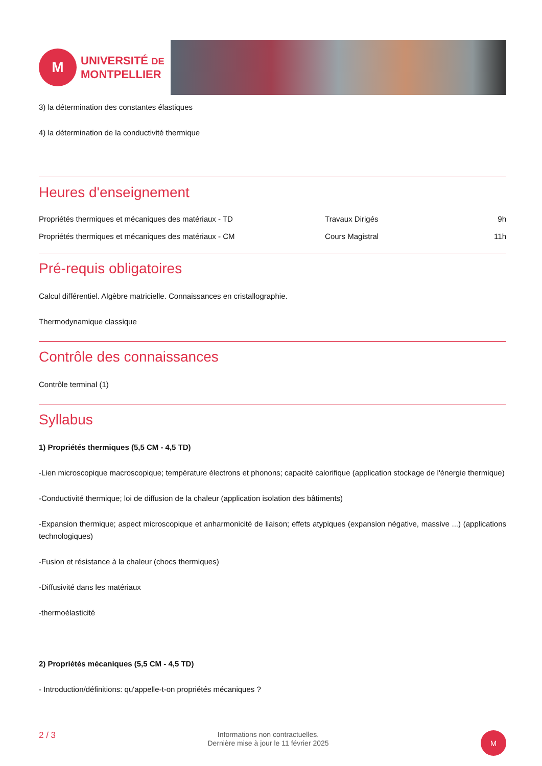M
UNIVERSITÉ DE
MONTPELLIER
3) la détermination des constantes élastiques
4) la détermination de la conductivité thermique
Heures d'enseignement
| Propriétés thermiques et mécaniques des matériaux - TD | Travaux Dirigés | 9h |
| Propriétés thermiques et mécaniques des matériaux - CM | Cours Magistral | 11h |
Pré-requis obligatoires
Calcul différentiel. Algèbre matricielle. Connaissances en cristallographie.
Thermodynamique classique
Contrôle des connaissances
Contrôle terminal (1)
Syllabus
1) Propriétés thermiques (5,5 CM - 4,5 TD)
-Lien microscopique macroscopique; température électrons et phonons; capacité calorifique (application stockage de l'énergie thermique)
-Conductivité thermique; loi de diffusion de la chaleur (application isolation des bâtiments)
-Expansion thermique; aspect microscopique et anharmonicité de liaison; effets atypiques (expansion négative, massive ...) (applications technologiques)
-Fusion et résistance à la chaleur (chocs thermiques)
-Diffusivité dans les matériaux
-thermoélasticité
2) Propriétés mécaniques (5,5 CM - 4,5 TD)
- Introduction/définitions: qu'appelle-t-on propriétés mécaniques ?
2 / 3
Informations non contractuelles.
Dernière mise à jour le 11 février 2025
M